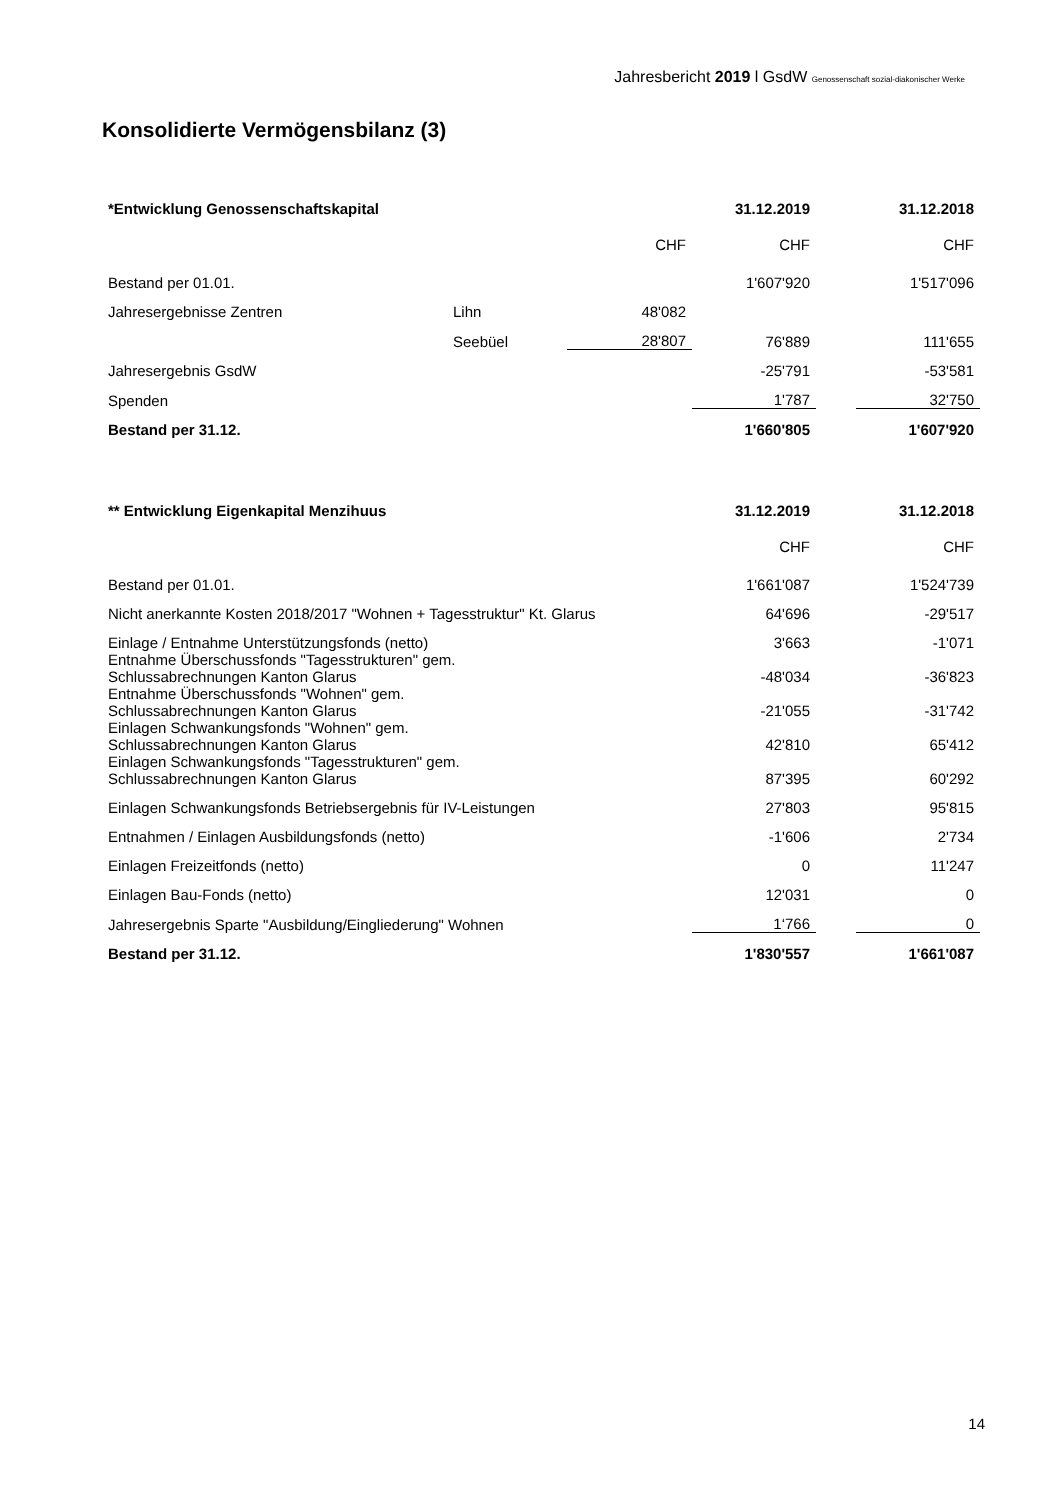Jahresbericht 2019 l GsdW Genossenschaft sozial-diakonischer Werke
Konsolidierte Vermögensbilanz (3)
| *Entwicklung Genossenschaftskapital | | | | 31.12.2019 | | 31.12.2018 |
| | | | CHF | CHF | | CHF |
| Bestand per 01.01. | | | | 1'607'920 | | 1'517'096 |
| Jahresergebnisse Zentren | Lihn | | 48'082 | | | |
| | Seebüel | | 28'807 | 76'889 | | 111'655 |
| Jahresergebnis GsdW | | | | -25'791 | | -53'581 |
| Spenden | | | | 1'787 | | 32'750 |
| Bestand per 31.12. | | | | 1'660'805 | | 1'607'920 |
| ** Entwicklung Eigenkapital Menzihuus | 31.12.2019 | | 31.12.2018 |
| | CHF | | CHF |
| Bestand per 01.01. | 1'661'087 | | 1'524'739 |
| Nicht anerkannte Kosten 2018/2017 "Wohnen + Tagesstruktur" Kt. Glarus | 64'696 | | -29'517 |
| Einlage / Entnahme Unterstützungsfonds (netto) | 3'663 | | -1'071 |
| Entnahme Überschussfonds "Tagesstrukturen" gem. Schlussabrechnungen Kanton Glarus | -48'034 | | -36'823 |
| Entnahme Überschussfonds "Wohnen" gem. Schlussabrechnungen Kanton Glarus | -21'055 | | -31'742 |
| Einlagen Schwankungsfonds "Wohnen" gem. Schlussabrechnungen Kanton Glarus | 42'810 | | 65'412 |
| Einlagen Schwankungsfonds "Tagesstrukturen" gem. Schlussabrechnungen Kanton Glarus | 87'395 | | 60'292 |
| Einlagen Schwankungsfonds Betriebsergebnis für IV-Leistungen | 27'803 | | 95'815 |
| Entnahmen / Einlagen Ausbildungsfonds (netto) | -1'606 | | 2'734 |
| Einlagen Freizeitfonds (netto) | 0 | | 11'247 |
| Einlagen Bau-Fonds (netto) | 12'031 | | 0 |
| Jahresergebnis Sparte "Ausbildung/Eingliederung" Wohnen | 1‘766 | | 0 |
| Bestand per 31.12. | 1'830'557 | | 1'661'087 |
14